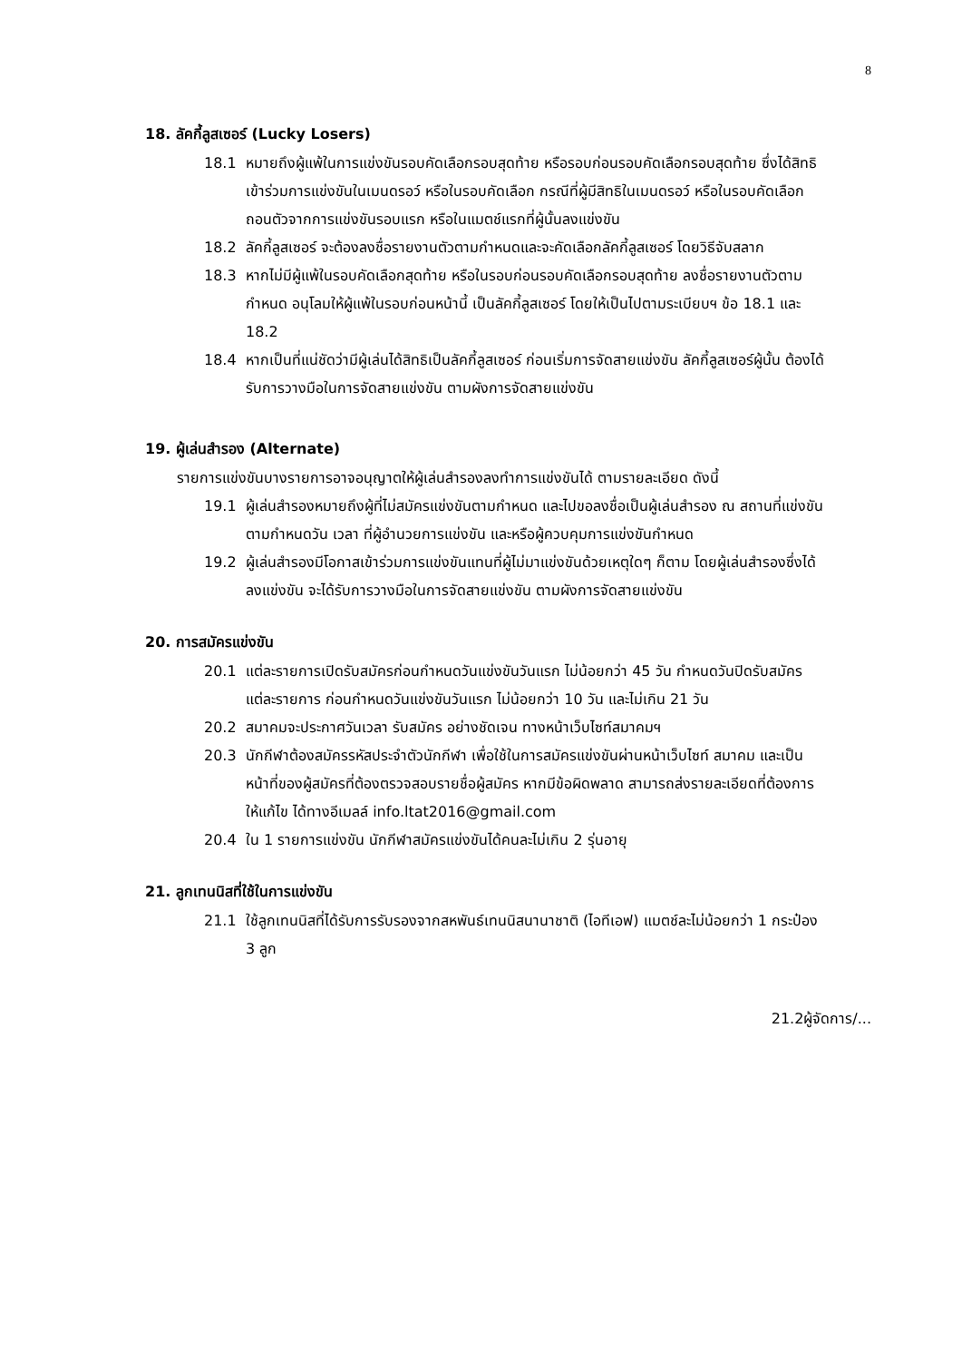8
18. ลัคกี้ลูสเซอร์ (Lucky Losers)
18.1 หมายถึงผู้แพ้ในการแข่งขันรอบคัดเลือกรอบสุดท้าย หรือรอบก่อนรอบคัดเลือกรอบสุดท้าย ซึ่งได้สิทธิเข้าร่วมการแข่งขันในเมนดรอว์ หรือในรอบคัดเลือก กรณีที่ผู้มีสิทธิในเมนดรอว์ หรือในรอบคัดเลือกถอนตัวจากการแข่งขันรอบแรก หรือในแมตช์แรกที่ผู้นั้นลงแข่งขัน
18.2 ลัคกี้ลูสเซอร์ จะต้องลงชื่อรายงานตัวตามกำหนดและจะคัดเลือกลัคกี้ลูสเซอร์ โดยวิธีจับสลาก
18.3 หากไม่มีผู้แพ้ในรอบคัดเลือกสุดท้าย หรือในรอบก่อนรอบคัดเลือกรอบสุดท้าย ลงชื่อรายงานตัวตามกำหนด อนุโลมให้ผู้แพ้ในรอบก่อนหน้านี้ เป็นลัคกี้ลูสเซอร์ โดยให้เป็นไปตามระเบียบฯ ข้อ 18.1 และ 18.2
18.4 หากเป็นที่แน่ชัดว่ามีผู้เล่นได้สิทธิเป็นลัคกี้ลูสเซอร์ ก่อนเริ่มการจัดสายแข่งขัน ลัคกี้ลูสเซอร์ผู้นั้น ต้องได้รับการวางมือในการจัดสายแข่งขัน ตามผังการจัดสายแข่งขัน
19. ผู้เล่นสำรอง (Alternate)
รายการแข่งขันบางรายการอาจอนุญาตให้ผู้เล่นสำรองลงทำการแข่งขันได้ ตามรายละเอียด ดังนี้
19.1 ผู้เล่นสำรองหมายถึงผู้ที่ไม่สมัครแข่งขันตามกำหนด และไปขอลงชื่อเป็นผู้เล่นสำรอง ณ สถานที่แข่งขัน ตามกำหนดวัน เวลา ที่ผู้อำนวยการแข่งขัน และหรือผู้ควบคุมการแข่งขันกำหนด
19.2 ผู้เล่นสำรองมีโอกาสเข้าร่วมการแข่งขันแทนที่ผู้ไม่มาแข่งขันด้วยเหตุใดๆ ก็ตาม โดยผู้เล่นสำรองซึ่งได้ลงแข่งขัน จะได้รับการวางมือในการจัดสายแข่งขัน ตามผังการจัดสายแข่งขัน
20. การสมัครแข่งขัน
20.1 แต่ละรายการเปิดรับสมัครก่อนกำหนดวันแข่งขันวันแรก ไม่น้อยกว่า 45 วัน กำหนดวันปิดรับสมัครแต่ละรายการ ก่อนกำหนดวันแข่งขันวันแรก ไม่น้อยกว่า 10 วัน และไม่เกิน 21 วัน
20.2 สมาคมจะประกาศวันเวลา รับสมัคร อย่างชัดเจน ทางหน้าเว็บไซท์สมาคมฯ
20.3 นักกีฬาต้องสมัครรหัสประจำตัวนักกีฬา เพื่อใช้ในการสมัครแข่งขันผ่านหน้าเว็บไซท์ สมาคม และเป็นหน้าที่ของผู้สมัครที่ต้องตรวจสอบรายชื่อผู้สมัคร หากมีข้อผิดพลาด สามารถส่งรายละเอียดที่ต้องการให้แก้ไข ได้ทางอีเมลล์ info.ltat2016@gmail.com
20.4 ใน 1 รายการแข่งขัน นักกีฬาสมัครแข่งขันได้คนละไม่เกิน 2 รุ่นอายุ
21. ลูกเทนนิสที่ใช้ในการแข่งขัน
21.1 ใช้ลูกเทนนิสที่ได้รับการรับรองจากสหพันธ์เทนนิสนานาชาติ (ไอทีเอฟ) แมตช์ละไม่น้อยกว่า 1 กระป๋อง 3 ลูก
21.2ผู้จัดการ/...